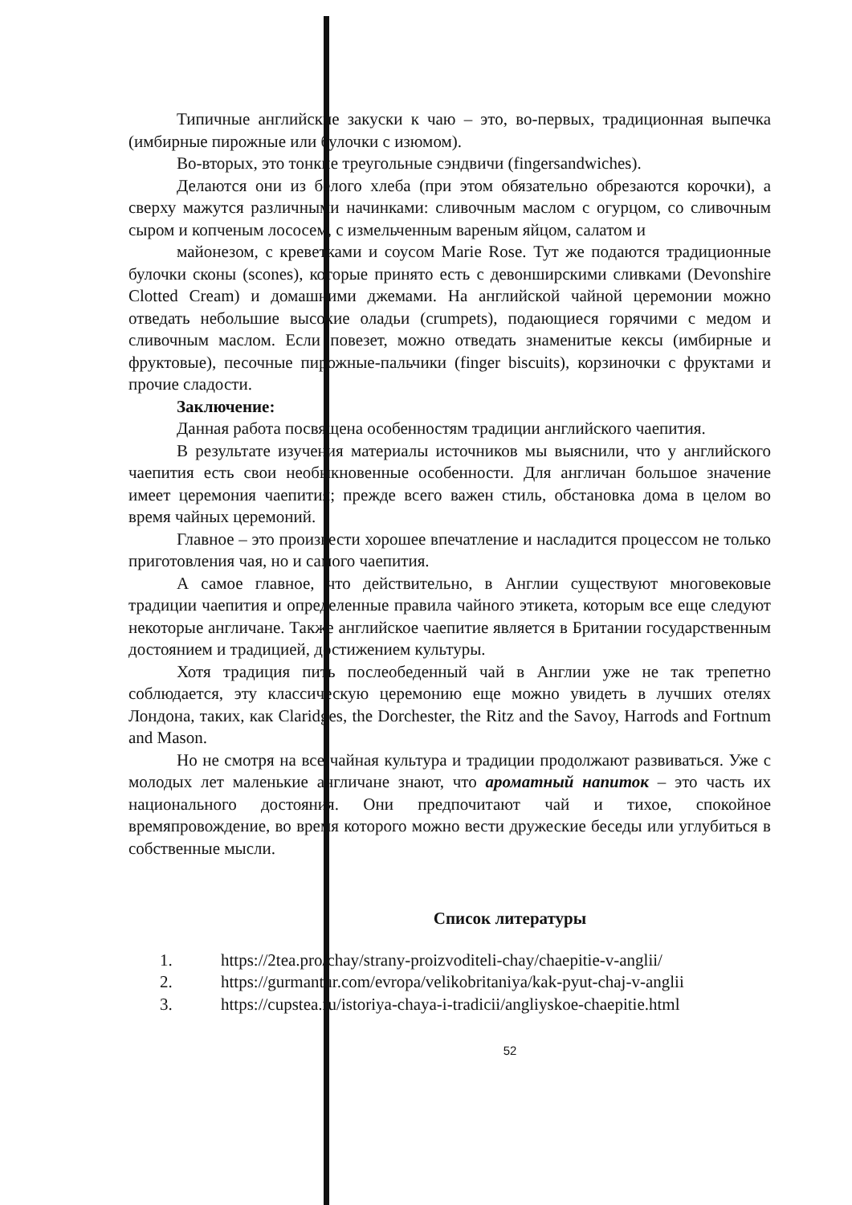Типичные английские закуски к чаю – это, во-первых, традиционная выпечка (имбирные пирожные или булочки с изюмом).
Во-вторых, это тонкие треугольные сэндвичи (fingersandwiches).
Делаются они из белого хлеба (при этом обязательно обрезаются корочки), а сверху мажутся различными начинками: сливочным маслом с огурцом, со сливочным сыром и копченым лососем, с измельченным вареным яйцом, салатом и
майонезом, с креветками и соусом Marie Rose. Тут же подаются традиционные булочки сконы (scones), которые принято есть с девонширскими сливками (Devonshire Clotted Cream) и домашними джемами. На английской чайной церемонии можно отведать небольшие высокие оладьи (crumpets), подающиеся горячими с медом и сливочным маслом. Если повезет, можно отведать знаменитые кексы (имбирные и фруктовые), песочные пирожные-пальчики (finger biscuits), корзиночки с фруктами и прочие сладости.
Заключение:
Данная работа посвящена особенностям традиции английского чаепития.
В результате изучения материалы источников мы выяснили, что у английского чаепития есть свои необыкновенные особенности. Для англичан большое значение имеет церемония чаепития; прежде всего важен стиль, обстановка дома в целом во время чайных церемоний.
Главное – это произвести хорошее впечатление и насладится процессом не только приготовления чая, но и самого чаепития.
А самое главное, что действительно, в Англии существуют многовековые традиции чаепития и определенные правила чайного этикета, которым все еще следуют некоторые англичане. Также английское чаепитие является в Британии государственным достоянием и традицией, достижением культуры.
Хотя традиция пить послеобеденный чай в Англии уже не так трепетно соблюдается, эту классическую церемонию еще можно увидеть в лучших отелях Лондона, таких, как Claridges, the Dorchester, the Ritz and the Savoy, Harrods and Fortnum and Mason.
Но не смотря на все чайная культура и традиции продолжают развиваться. Уже с молодых лет маленькие англичане знают, что ароматный напиток – это часть их национального достояния. Они предпочитают чай и тихое, спокойное времяпровождение, во время которого можно вести дружеские беседы или углубиться в собственные мысли.
Список литературы
1. https://2tea.pro/chay/strany-proizvoditeli-chay/chaepitie-v-anglii/
2. https://gurmantur.com/evropa/velikobritaniya/kak-pyut-chaj-v-anglii
3. https://cupstea.ru/istoriya-chaya-i-tradicii/angliyskoe-chaepitie.html
52